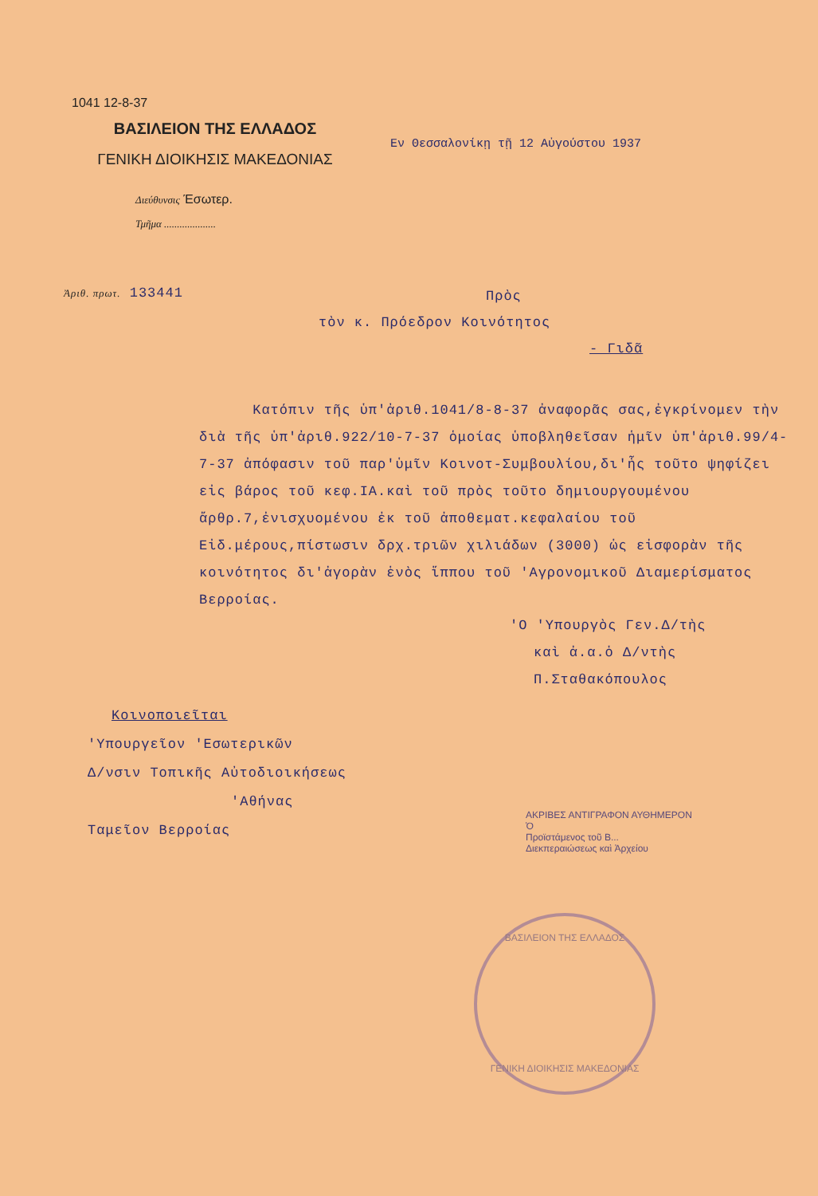ΒΑΣΙΛΕΙΟΝ ΤΗΣ ΕΛΛΑΔΟΣ
ΓΕΝΙΚΗ ΔΙΟΙΚΗΣΙΣ ΜΑΚΕΔΟΝΙΑΣ
Διεύθυνσις Έσωτερ.
Τμῆμα ....................
1041 12-8-37
Εν Θεσσαλονίκῃ τῇ 12 Αὐγούστου 1937
Ἀριθ. πρωτ. 133441
Πρὸς
τὸν κ. Πρόεδρον Κοινότητος
- Γιδᾶ
Κατόπιν τῆς ὑπ'ἀριθ.1041/8-8-37 ἀναφορᾶς σας,ἐγκρίνομεν τὴν διὰ τῆς ὑπ'ἀριθ.922/10-7-37 ὁμοίας ὑποβληθεῖσαν ἡμῖν ὑπ'ἀριθ.99/4-7-37 ἀπόφασιν τοῦ παρ'ὑμῖν Κοινοτ-Συμβουλίου,δι'ἧς τοῦτο ψηφίζει εἰς βάρος τοῦ κεφ.ΙΑ.καὶ τοῦ πρὸς τοῦτο δημιουργουμένου ἄρθρ.7,ἐνισχυομένου ἐκ τοῦ ἀποθεματ.κεφαλαίου τοῦ Εἰδ.μέρους,πίστωσιν δρχ.τριῶν χιλιάδων (3000) ὡς εἰσφορὰν τῆς κοινότητος δι'ἀγορὰν ἑνὸς ἵππου τοῦ 'Αγρονομικοῦ Διαμερίσματος Βερροίας.
'Ο 'Υπουργὸς Γεν.Δ/τὴς
καὶ ἀ.α.ὁ Δ/ντὴς
Π.Σταθακόπουλος
Κοινοποιεῖται
'Υπουργεῖον 'Εσωτερικῶν
Δ/νσιν Τοπικῆς Αὐτοδιοικήσεως
'Αθήνας
Ταμεῖον Βερροίας
ΑΚΡΙΒΕΣ ΑΝΤΙΓΡΑΦΟΝ ΑΥΘΗΜΕΡΟΝ
Ὁ
Προϊστάμενος τοῦ Β...
Διεκπεραιώσεως καὶ Ἀρχείου
ΒΑΣΙΛΕΙΟΝ ΤΗΣ ΕΛΛΑΔΟΣ
ΓΕΝΙΚΗ ΔΙΟΙΚΗΣΙΣ ΜΑΚΕΔΟΝΙΑΣ